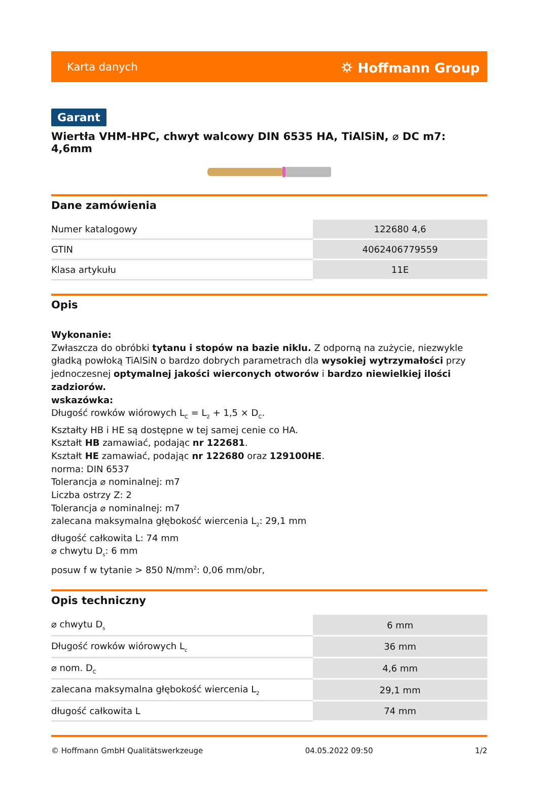Karta danych ⛭ Hoffmann Group
Garant
Wiertła VHM-HPC, chwyt walcowy DIN 6535 HA, TiAlSiN, ⌀ DC m7: 4,6mm
Dane zamówienia
| Numer katalogowy | 122680 4,6 |
| GTIN | 4062406779559 |
| Klasa artykułu | 11E |
Opis
Wykonanie:
Zwłaszcza do obróbki tytanu i stopów na bazie niklu. Z odporną na zużycie, niezwykle gładką powłoką TiAlSiN o bardzo dobrych parametrach dla wysokiej wytrzymałości przy jednoczesnej optymalnej jakości wierconych otworów i bardzo niewielkiej ilości zadziorów.
wskazówka:
Długość rowków wiórowych L<sub>C</sub> = L<sub>2</sub> + 1,5 × D<sub>C</sub>.
Kształty HB i HE są dostępne w tej samej cenie co HA.
Kształt HB zamawiać, podając nr 122681.
Kształt HE zamawiać, podając nr 122680 oraz 129100HE.
norma: DIN 6537
Tolerancja ⌀ nominalnej: m7
Liczba ostrzy Z: 2
Tolerancja ⌀ nominalnej: m7
zalecana maksymalna głębokość wiercenia L<sub>2</sub>: 29,1 mm
długość całkowita L: 74 mm
⌀ chwytu D<sub>s</sub>: 6 mm
posuw f w tytanie > 850 N/mm<sup>2</sup>: 0,06 mm/obr,
Opis techniczny
| ⌀ chwytu D<sub>s</sub> | 6 mm |
| Długość rowków wiórowych L<sub>c</sub> | 36 mm |
| ⌀ nom. D<sub>C</sub> | 4,6 mm |
| zalecana maksymalna głębokość wiercenia L<sub>2</sub> | 29,1 mm |
| długość całkowita L | 74 mm |
© Hoffmann GmbH Qualitätswerkzeuge 04.05.2022 09:50 1/2